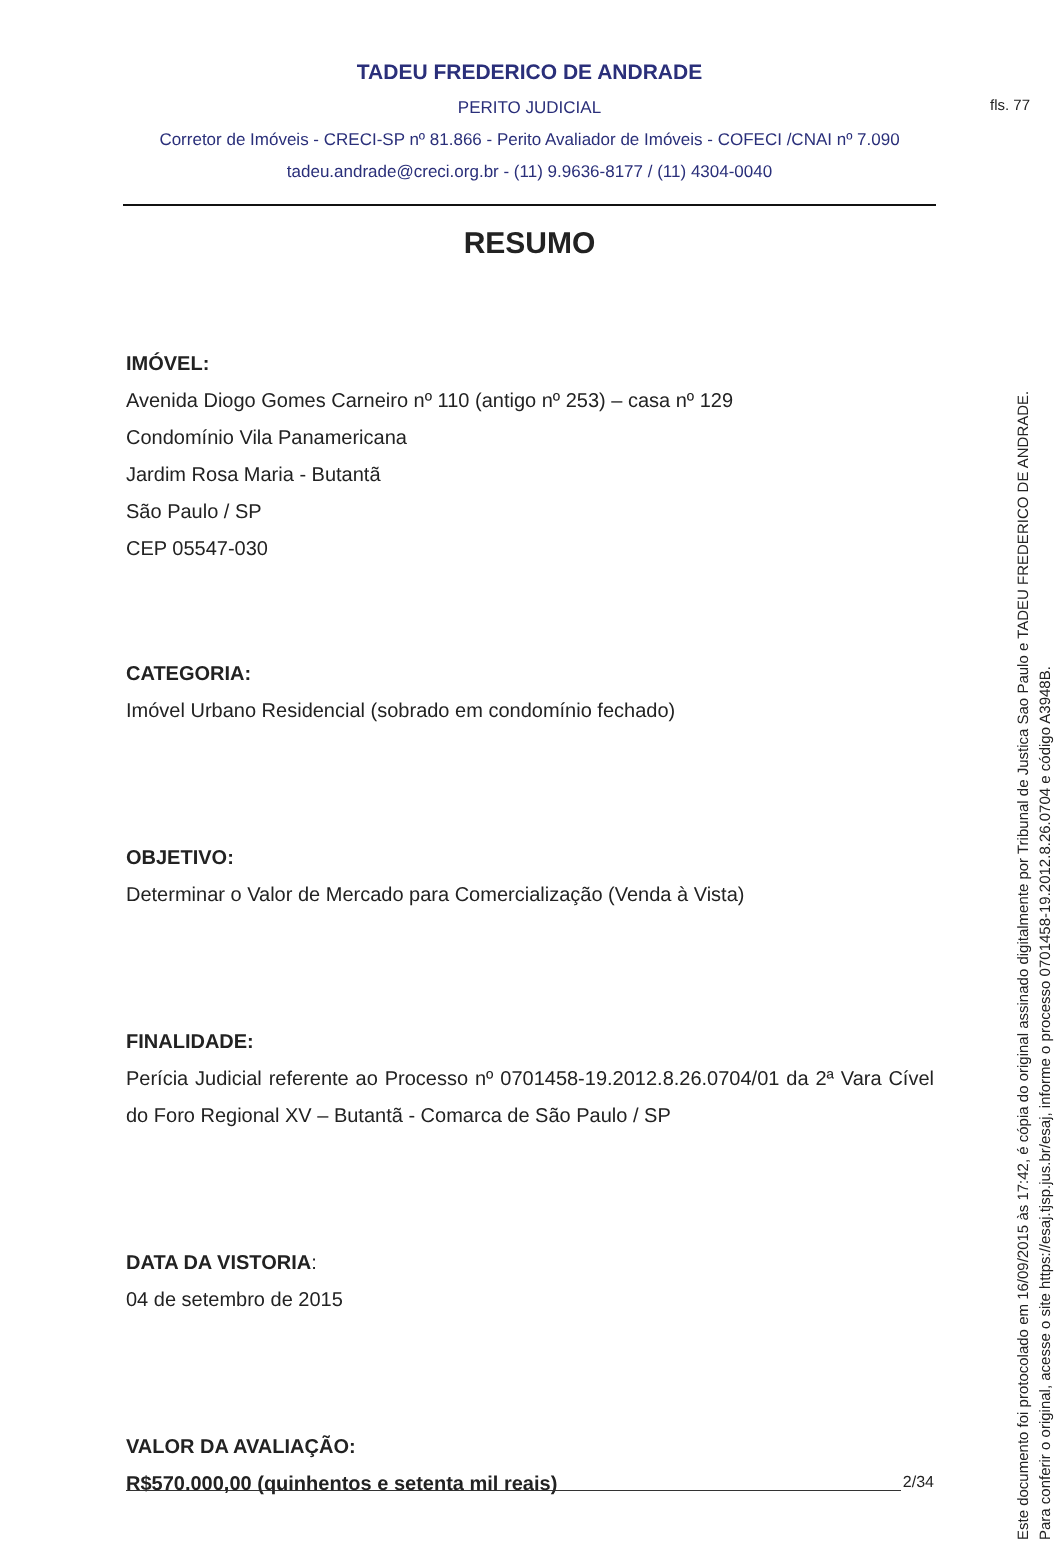fls. 77
TADEU FREDERICO DE ANDRADE
PERITO JUDICIAL
Corretor de Imóveis - CRECI-SP nº 81.866 - Perito Avaliador de Imóveis - COFECI /CNAI nº 7.090
tadeu.andrade@creci.org.br - (11) 9.9636-8177 / (11) 4304-0040
RESUMO
IMÓVEL:
Avenida Diogo Gomes Carneiro nº 110 (antigo nº 253) – casa nº 129
Condomínio Vila Panamericana
Jardim Rosa Maria - Butantã
São Paulo / SP
CEP 05547-030
CATEGORIA:
Imóvel Urbano Residencial (sobrado em condomínio fechado)
OBJETIVO:
Determinar o Valor de Mercado para Comercialização (Venda à Vista)
FINALIDADE:
Perícia Judicial referente ao Processo nº 0701458-19.2012.8.26.0704/01 da 2ª Vara Cível do Foro Regional XV – Butantã - Comarca de São Paulo / SP
DATA DA VISTORIA:
04 de setembro de 2015
VALOR DA AVALIAÇÃO:
R$570.000,00 (quinhentos e setenta mil reais)
2/34
Este documento foi protocolado em 16/09/2015 às 17:42, é cópia do original assinado digitalmente por Tribunal de Justica Sao Paulo e TADEU FREDERICO DE ANDRADE.
Para conferir o original, acesse o site https://esaj.tjsp.jus.br/esaj, informe o processo 0701458-19.2012.8.26.0704 e código A3948B.